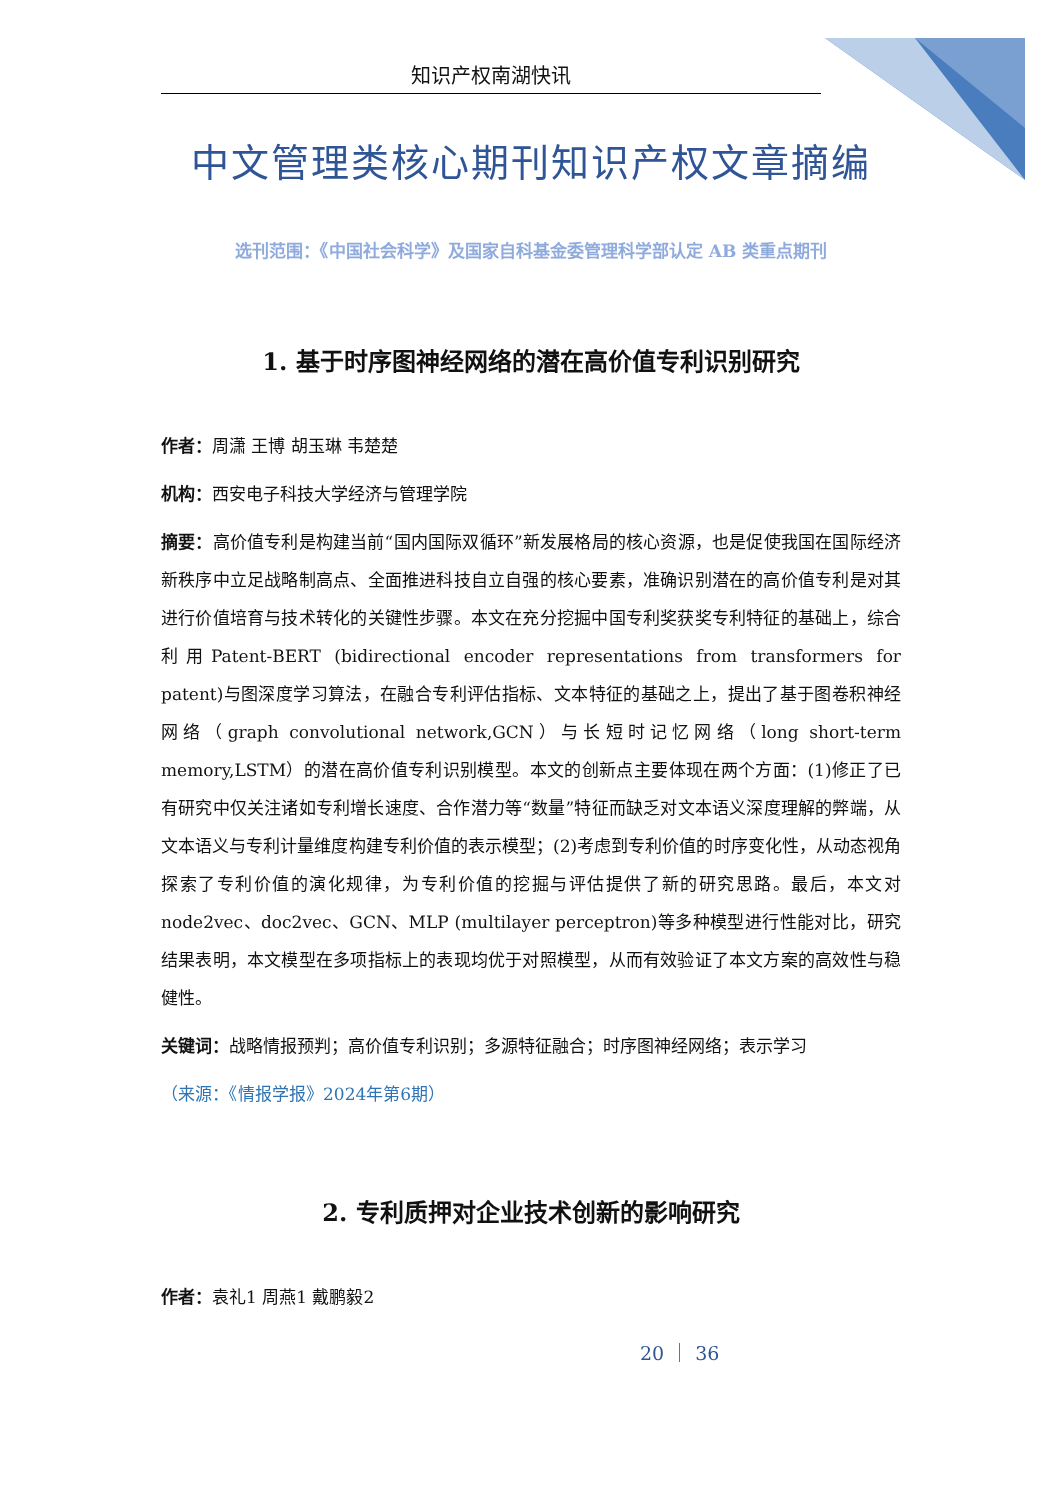知识产权南湖快讯
中文管理类核心期刊知识产权文章摘编
选刊范围：《中国社会科学》及国家自科基金委管理科学部认定 AB 类重点期刊
1. 基于时序图神经网络的潜在高价值专利识别研究
作者：周潇 王博 胡玉琳 韦楚楚
机构：西安电子科技大学经济与管理学院
摘要：高价值专利是构建当前“国内国际双循环”新发展格局的核心资源，也是促使我国在国际经济新秩序中立足战略制高点、全面推进科技自立自强的核心要素，准确识别潜在的高价值专利是对其进行价值培育与技术转化的关键性步骤。本文在充分挖掘中国专利奖获奖专利特征的基础上，综合利用Patent-BERT (bidirectional encoder representations from transformers for patent)与图深度学习算法，在融合专利评估指标、文本特征的基础之上，提出了基于图卷积神经网络（graph convolutional network,GCN）与长短时记忆网络（long short-term memory,LSTM）的潜在高价值专利识别模型。本文的创新点主要体现在两个方面：(1)修正了已有研究中仅关注诸如专利增长速度、合作潜力等“数量”特征而缺乏对文本语义深度理解的弊端，从文本语义与专利计量维度构建专利价值的表示模型；(2)考虑到专利价值的时序变化性，从动态视角探索了专利价值的演化规律，为专利价值的挖掘与评估提供了新的研究思路。最后，本文对node2vec、doc2vec、GCN、MLP (multilayer perceptron)等多种模型进行性能对比，研究结果表明，本文模型在多项指标上的表现均优于对照模型，从而有效验证了本文方案的高效性与稳健性。
关键词：战略情报预判；高价值专利识别；多源特征融合；时序图神经网络；表示学习
（来源：《情报学报》2024年第6期）
2. 专利质押对企业技术创新的影响研究
作者：袁礼1 周燕1 戴鹏毅2
20 ｜ 36